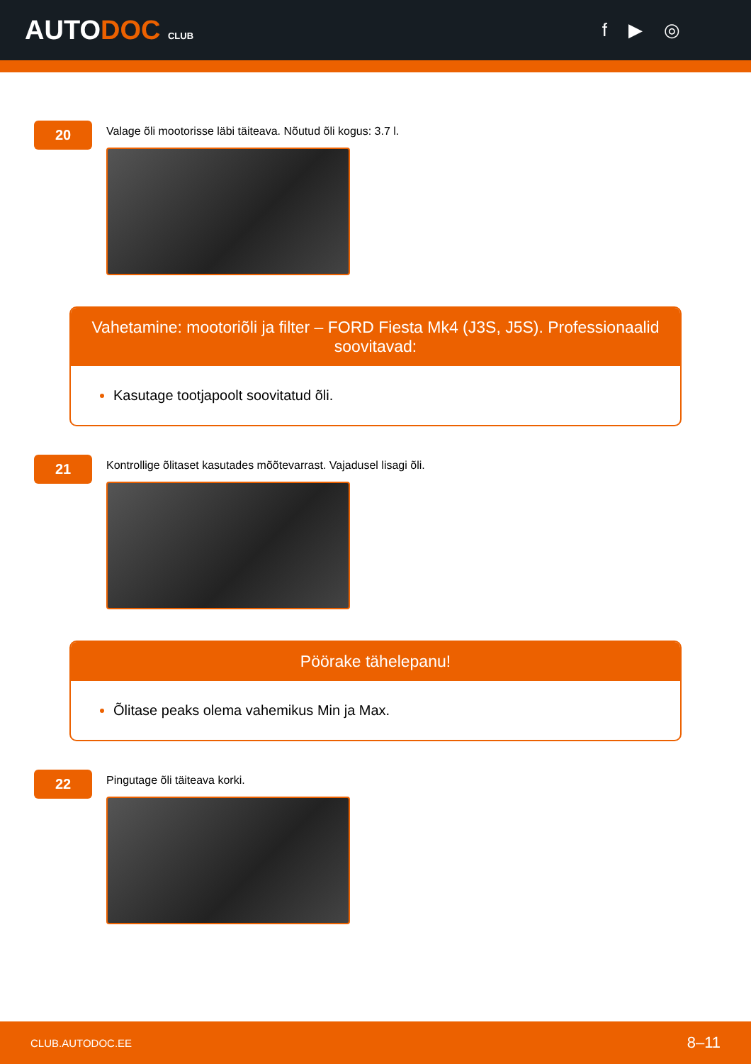AUTODOC CLUB
f ▶ ◎
20
Valage õli mootorisse läbi täiteava. Nõutud õli kogus: 3.7 l.
Vahetamine: mootoriõli ja filter – FORD Fiesta Mk4 (J3S, J5S). Professionaalid soovitavad:
Kasutage tootjapoolt soovitatud õli.
21
Kontrollige õlitaset kasutades mõõtevarrast. Vajadusel lisagi õli.
Pöörake tähelepanu!
Õlitase peaks olema vahemikus Min ja Max.
22
Pingutage õli täiteava korki.
CLUB.AUTODOC.EE 8–11